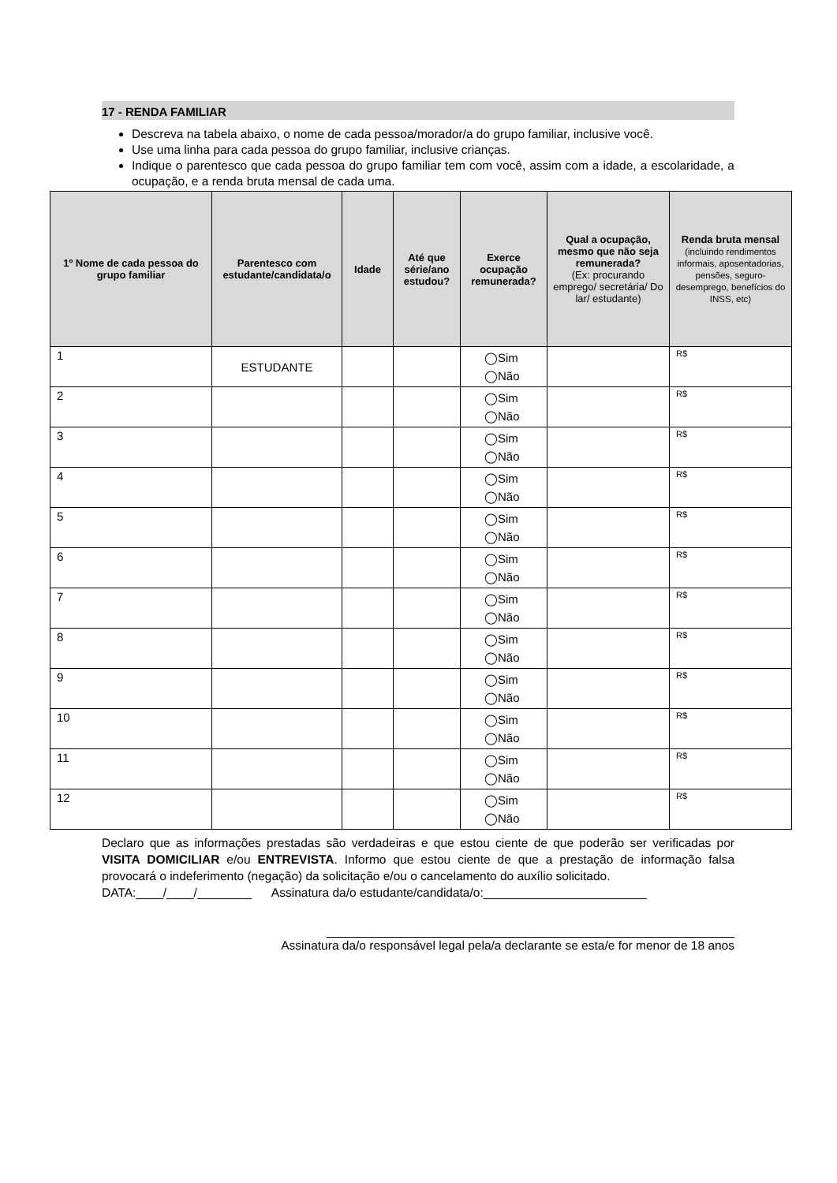17 - RENDA FAMILIAR
Descreva na tabela abaixo, o nome de cada pessoa/morador/a do grupo familiar, inclusive você.
Use uma linha para cada pessoa do grupo familiar, inclusive crianças.
Indique o parentesco que cada pessoa do grupo familiar tem com você, assim com a idade, a escolaridade, a ocupação, e a renda bruta mensal de cada uma.
| 1º Nome de cada pessoa do grupo familiar | Parentesco com estudante/candidata/o | Idade | Até que série/ano estudou? | Exerce ocupação remunerada? | Qual a ocupação, mesmo que não seja remunerada? (Ex: procurando emprego/ secretária/ Do lar/ estudante) | Renda bruta mensal (incluindo rendimentos informais, aposentadorias, pensões, seguro-desemprego, benefícios do INSS, etc) |
| --- | --- | --- | --- | --- | --- | --- |
| 1 | ESTUDANTE | | | ◯Sim ◯Não | | R$ |
| 2 | | | | ◯Sim ◯Não | | R$ |
| 3 | | | | ◯Sim ◯Não | | R$ |
| 4 | | | | ◯Sim ◯Não | | R$ |
| 5 | | | | ◯Sim ◯Não | | R$ |
| 6 | | | | ◯Sim ◯Não | | R$ |
| 7 | | | | ◯Sim ◯Não | | R$ |
| 8 | | | | ◯Sim ◯Não | | R$ |
| 9 | | | | ◯Sim ◯Não | | R$ |
| 10 | | | | ◯Sim ◯Não | | R$ |
| 11 | | | | ◯Sim ◯Não | | R$ |
| 12 | | | | ◯Sim ◯Não | | R$ |
Declaro que as informações prestadas são verdadeiras e que estou ciente de que poderão ser verificadas por VISITA DOMICILIAR e/ou ENTREVISTA. Informo que estou ciente de que a prestação de informação falsa provocará o indeferimento (negação) da solicitação e/ou o cancelamento do auxílio solicitado.
DATA:____/____/________ Assinatura da/o estudante/candidata/o:________________________
____________________________________________________________
Assinatura da/o responsável legal pela/a declarante se esta/e for menor de 18 anos